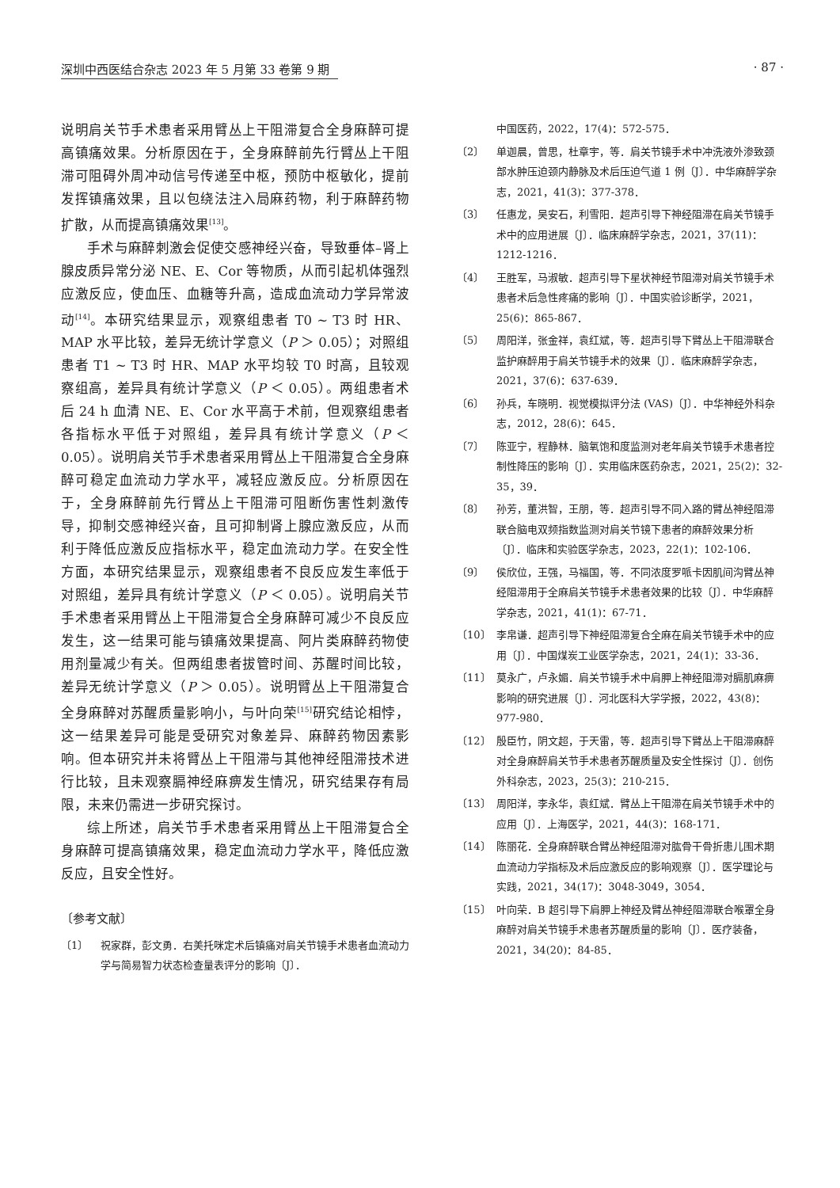深圳中西医结合杂志 2023 年 5 月第 33 卷第 9 期 · 87 ·
说明肩关节手术患者采用臂丛上干阻滞复合全身麻醉可提高镇痛效果。分析原因在于，全身麻醉前先行臂丛上干阻滞可阻碍外周冲动信号传递至中枢，预防中枢敏化，提前发挥镇痛效果，且以包绕法注入局麻药物，利于麻醉药物扩散，从而提高镇痛效果<sup>[13]</sup>。
手术与麻醉刺激会促使交感神经兴奋，导致垂体–肾上腺皮质异常分泌 NE、E、Cor 等物质，从而引起机体强烈应激反应，使血压、血糖等升高，造成血流动力学异常波动<sup>[14]</sup>。本研究结果显示，观察组患者 T0 ~ T3 时 HR、MAP 水平比较，差异无统计学意义（P ＞ 0.05）；对照组患者 T1 ~ T3 时 HR、MAP 水平均较 T0 时高，且较观察组高，差异具有统计学意义（P ＜ 0.05）。两组患者术后 24 h 血清 NE、E、Cor 水平高于术前，但观察组患者各指标水平低于对照组，差异具有统计学意义（P ＜ 0.05）。说明肩关节手术患者采用臂丛上干阻滞复合全身麻醉可稳定血流动力学水平，减轻应激反应。分析原因在于，全身麻醉前先行臂丛上干阻滞可阻断伤害性刺激传导，抑制交感神经兴奋，且可抑制肾上腺应激反应，从而利于降低应激反应指标水平，稳定血流动力学。在安全性方面，本研究结果显示，观察组患者不良反应发生率低于对照组，差异具有统计学意义（P ＜ 0.05）。说明肩关节手术患者采用臂丛上干阻滞复合全身麻醉可减少不良反应发生，这一结果可能与镇痛效果提高、阿片类麻醉药物使用剂量减少有关。但两组患者拔管时间、苏醒时间比较，差异无统计学意义（P ＞ 0.05）。说明臂丛上干阻滞复合全身麻醉对苏醒质量影响小，与叶向荣<sup>[15]</sup>研究结论相悖，这一结果差异可能是受研究对象差异、麻醉药物因素影响。但本研究并未将臂丛上干阻滞与其他神经阻滞技术进行比较，且未观察膈神经麻痹发生情况，研究结果存有局限，未来仍需进一步研究探讨。
综上所述，肩关节手术患者采用臂丛上干阻滞复合全身麻醉可提高镇痛效果，稳定血流动力学水平，降低应激反应，且安全性好。
〔参考文献〕
〔1〕 祝家群，彭文勇．右美托咪定术后镇痛对肩关节镜手术患者血流动力学与简易智力状态检查量表评分的影响〔J〕．
中国医药，2022，17(4)：572-575．
〔2〕 单迦晨，曾思，杜章宇，等．肩关节镜手术中冲洗液外渗致颈部水肿压迫颈内静脉及术后压迫气道 1 例〔J〕．中华麻醉学杂志，2021，41(3)：377-378．
〔3〕 任惠龙，吴安石，利雪阳．超声引导下神经阻滞在肩关节镜手术中的应用进展〔J〕．临床麻醉学杂志，2021，37(11)：1212-1216．
〔4〕 王胜军，马淑敏．超声引导下星状神经节阻滞对肩关节镜手术患者术后急性疼痛的影响〔J〕．中国实验诊断学，2021，25(6)：865-867．
〔5〕 周阳洋，张金祥，袁红斌，等．超声引导下臂丛上干阻滞联合监护麻醉用于肩关节镜手术的效果〔J〕．临床麻醉学杂志，2021，37(6)：637-639．
〔6〕 孙兵，车晓明．视觉模拟评分法 (VAS)〔J〕．中华神经外科杂志，2012，28(6)：645．
〔7〕 陈亚宁，程静林．脑氧饱和度监测对老年肩关节镜手术患者控制性降压的影响〔J〕．实用临床医药杂志，2021，25(2)：32-35，39．
〔8〕 孙芳，董洪智，王朋，等．超声引导不同入路的臂丛神经阻滞联合脑电双频指数监测对肩关节镜下患者的麻醉效果分析〔J〕．临床和实验医学杂志，2023，22(1)：102-106．
〔9〕 侯欣位，王强，马福国，等．不同浓度罗哌卡因肌间沟臂丛神经阻滞用于全麻肩关节镜手术患者效果的比较〔J〕．中华麻醉学杂志，2021，41(1)：67-71．
〔10〕 李帛谦．超声引导下神经阻滞复合全麻在肩关节镜手术中的应用〔J〕．中国煤炭工业医学杂志，2021，24(1)：33-36．
〔11〕 莫永广，卢永媚．肩关节镜手术中肩胛上神经阻滞对膈肌麻痹影响的研究进展〔J〕．河北医科大学学报，2022，43(8)：977-980．
〔12〕 殷臣竹，阴文超，于天雷，等．超声引导下臂丛上干阻滞麻醉对全身麻醉肩关节手术患者苏醒质量及安全性探讨〔J〕．创伤外科杂志，2023，25(3)：210-215．
〔13〕 周阳洋，李永华，袁红斌．臂丛上干阻滞在肩关节镜手术中的应用〔J〕．上海医学，2021，44(3)：168-171．
〔14〕 陈丽花．全身麻醉联合臂丛神经阻滞对肱骨干骨折患儿围术期血流动力学指标及术后应激反应的影响观察〔J〕．医学理论与实践，2021，34(17)：3048-3049，3054．
〔15〕 叶向荣．B 超引导下肩胛上神经及臂丛神经阻滞联合喉罩全身麻醉对肩关节镜手术患者苏醒质量的影响〔J〕．医疗装备，2021，34(20)：84-85．